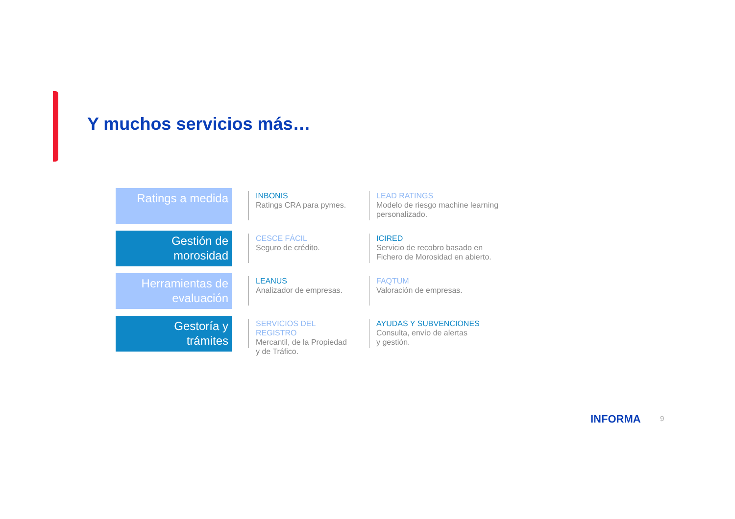Y muchos servicios más…
Ratings a medida
INBONIS
Ratings CRA para pymes.
LEAD RATINGS
Modelo de riesgo machine learning personalizado.
Gestión de
morosidad
CESCE FÁCIL
Seguro de crédito.
ICIRED
Servicio de recobro basado en Fichero de Morosidad en abierto.
Herramientas de
evaluación
LEANUS
Analizador de empresas.
FAQTUM
Valoración de empresas.
Gestoría y
trámites
SERVICIOS DEL REGISTRO
Mercantil, de la Propiedad
y de Tráfico.
AYUDAS Y SUBVENCIONES
Consulta, envío de alertas
y gestión.
INFORMA 9